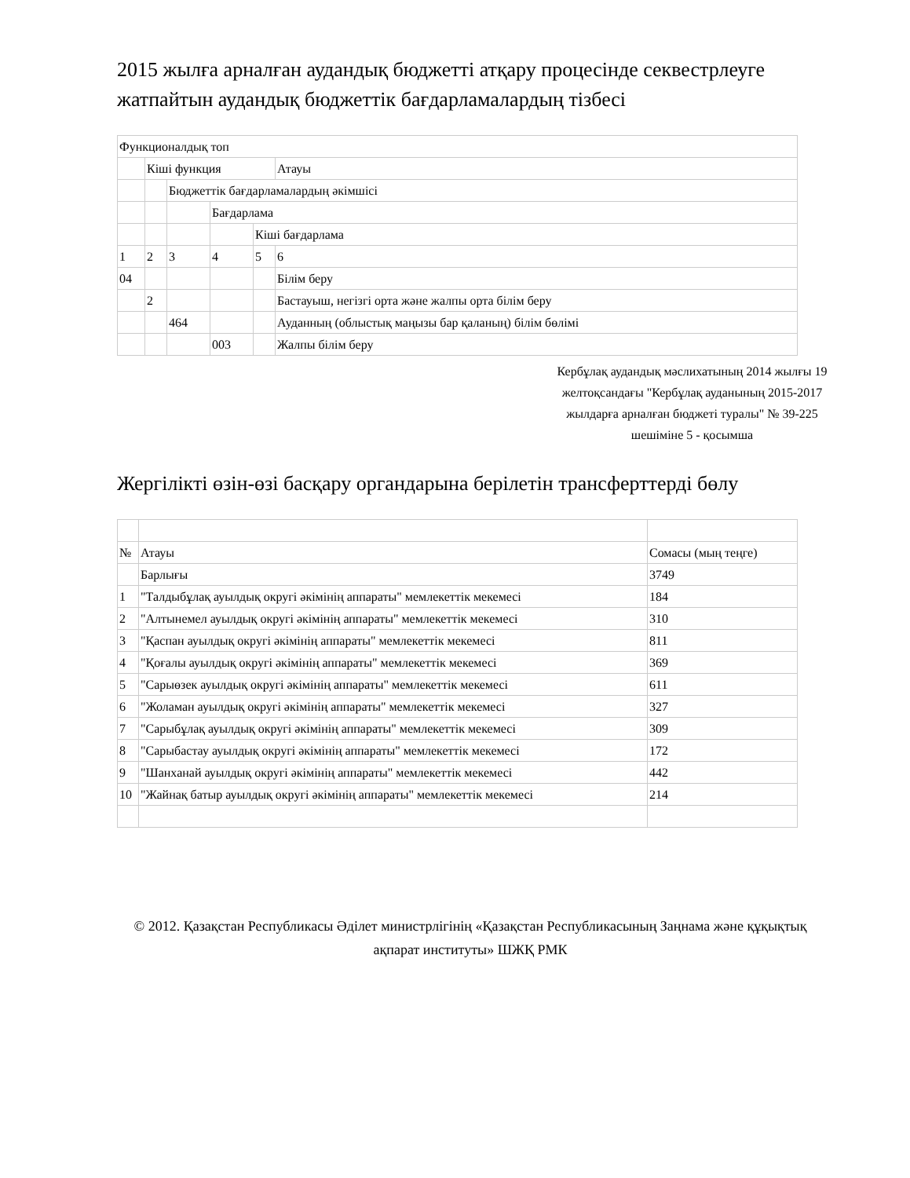2015 жылға арналған аудандық бюджетті атқару процесінде секвестрлеуге жатпайтын аудандық бюджеттік бағдарламалардың тізбесі
| Функционалдық топ | | | | | |
| | Кіші функция | | | | Атауы |
| | | Бюджеттік бағдарламалардың әкімшісі | | | |
| | | | Бағдарлама | | |
| | | | | Кіші бағдарлама | |
| 1 | 2 | 3 | 4 | 5 | 6 |
| 04 | | | | | Білім беру |
| | 2 | | | | Бастауыш, негізгі орта және жалпы орта білім беру |
| | | 464 | | | Ауданның (облыстық маңызы бар қаланың) білім бөлімі |
| | | | 003 | | Жалпы білім беру |
Кербұлақ аудандық мәслихатының 2014 жылғы 19 желтоқсандағы "Кербұлақ ауданының 2015-2017 жылдарға арналған бюджеті туралы" № 39-225 шешіміне 5 - қосымша
Жергілікті өзін-өзі басқару органдарына берілетін трансферттерді бөлу
| № | Атауы | Сомасы (мың теңге) |
| | Барлығы | 3749 |
| 1 | "Талдыбұлақ ауылдық округі әкімінің аппараты" мемлекеттік мекемесі | 184 |
| 2 | "Алтынемел ауылдық округі әкімінің аппараты" мемлекеттік мекемесі | 310 |
| 3 | "Қаспан ауылдық округі әкімінің аппараты" мемлекеттік мекемесі | 811 |
| 4 | "Қоғалы ауылдық округі әкімінің аппараты" мемлекеттік мекемесі | 369 |
| 5 | "Сарыөзек ауылдық округі әкімінің аппараты" мемлекеттік мекемесі | 611 |
| 6 | "Жоламан ауылдық округі әкімінің аппараты" мемлекеттік мекемесі | 327 |
| 7 | "Сарыбұлақ ауылдық округі әкімінің аппараты" мемлекеттік мекемесі | 309 |
| 8 | "Сарыбастау ауылдық округі әкімінің аппараты" мемлекеттік мекемесі | 172 |
| 9 | "Шанханай ауылдық округі әкімінің аппараты" мемлекеттік мекемесі | 442 |
| 10 | "Жайнақ батыр ауылдық округі әкімінің аппараты" мемлекеттік мекемесі | 214 |
© 2012. Қазақстан Республикасы Әділет министрлігінің «Қазақстан Республикасының Заңнама және құқықтық ақпарат институты» ШЖҚ РМК